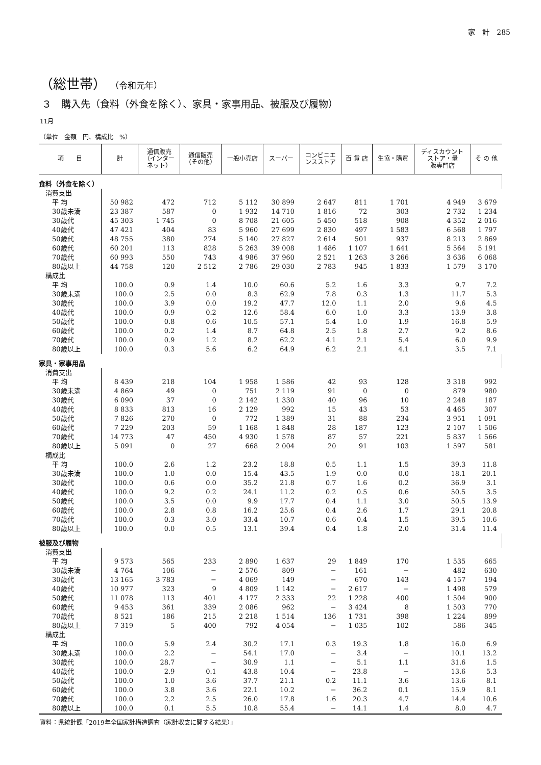家　計　285
（総世帯） （令和元年）
３　購入先（食料（外食を除く）、家具・家事用品、被服及び履物）
11月
（単位　金額　円、構成比　%）
| 項 目 | 計 | 通信販売 （インター ネット） | 通信販売 （その他） | 一般小売店 | スーパー | コンビニエ ンスストア | 百 貨 店 | 生協・購買 | ディスカウント ストア・量 販専門店 | そ の 他 |
| --- | --- | --- | --- | --- | --- | --- | --- | --- | --- | --- |
| 食料（外食を除く） | | | | | | | | | | |
| 消費支出 | | | | | | | | | | |
| 平 均 | 50 982 | 472 | 712 | 5 112 | 30 899 | 2 647 | 811 | 1 701 | 4 949 | 3 679 |
| 30歳未満 | 23 387 | 587 | 0 | 1 932 | 14 710 | 1 816 | 72 | 303 | 2 732 | 1 234 |
| 30歳代 | 45 303 | 1 745 | 0 | 8 708 | 21 605 | 5 450 | 518 | 908 | 4 352 | 2 016 |
| 40歳代 | 47 421 | 404 | 83 | 5 960 | 27 699 | 2 830 | 497 | 1 583 | 6 568 | 1 797 |
| 50歳代 | 48 755 | 380 | 274 | 5 140 | 27 827 | 2 614 | 501 | 937 | 8 213 | 2 869 |
| 60歳代 | 60 201 | 113 | 828 | 5 263 | 39 008 | 1 486 | 1 107 | 1 641 | 5 564 | 5 191 |
| 70歳代 | 60 993 | 550 | 743 | 4 986 | 37 960 | 2 521 | 1 263 | 3 266 | 3 636 | 6 068 |
| 80歳以上 | 44 758 | 120 | 2 512 | 2 786 | 29 030 | 2 783 | 945 | 1 833 | 1 579 | 3 170 |
| 構成比 | | | | | | | | | | |
| 平 均 | 100.0 | 0.9 | 1.4 | 10.0 | 60.6 | 5.2 | 1.6 | 3.3 | 9.7 | 7.2 |
| 30歳未満 | 100.0 | 2.5 | 0.0 | 8.3 | 62.9 | 7.8 | 0.3 | 1.3 | 11.7 | 5.3 |
| 30歳代 | 100.0 | 3.9 | 0.0 | 19.2 | 47.7 | 12.0 | 1.1 | 2.0 | 9.6 | 4.5 |
| 40歳代 | 100.0 | 0.9 | 0.2 | 12.6 | 58.4 | 6.0 | 1.0 | 3.3 | 13.9 | 3.8 |
| 50歳代 | 100.0 | 0.8 | 0.6 | 10.5 | 57.1 | 5.4 | 1.0 | 1.9 | 16.8 | 5.9 |
| 60歳代 | 100.0 | 0.2 | 1.4 | 8.7 | 64.8 | 2.5 | 1.8 | 2.7 | 9.2 | 8.6 |
| 70歳代 | 100.0 | 0.9 | 1.2 | 8.2 | 62.2 | 4.1 | 2.1 | 5.4 | 6.0 | 9.9 |
| 80歳以上 | 100.0 | 0.3 | 5.6 | 6.2 | 64.9 | 6.2 | 2.1 | 4.1 | 3.5 | 7.1 |
| 家具・家事用品 | | | | | | | | | | |
| 消費支出 | | | | | | | | | | |
| 平 均 | 8 439 | 218 | 104 | 1 958 | 1 586 | 42 | 93 | 128 | 3 318 | 992 |
| 30歳未満 | 4 869 | 49 | 0 | 751 | 2 119 | 91 | 0 | 0 | 879 | 980 |
| 30歳代 | 6 090 | 37 | 0 | 2 142 | 1 330 | 40 | 96 | 10 | 2 248 | 187 |
| 40歳代 | 8 833 | 813 | 16 | 2 129 | 992 | 15 | 43 | 53 | 4 465 | 307 |
| 50歳代 | 7 826 | 270 | 0 | 772 | 1 389 | 31 | 88 | 234 | 3 951 | 1 091 |
| 60歳代 | 7 229 | 203 | 59 | 1 168 | 1 848 | 28 | 187 | 123 | 2 107 | 1 506 |
| 70歳代 | 14 773 | 47 | 450 | 4 930 | 1 578 | 87 | 57 | 221 | 5 837 | 1 566 |
| 80歳以上 | 5 091 | 0 | 27 | 668 | 2 004 | 20 | 91 | 103 | 1 597 | 581 |
| 構成比 | | | | | | | | | | |
| 平 均 | 100.0 | 2.6 | 1.2 | 23.2 | 18.8 | 0.5 | 1.1 | 1.5 | 39.3 | 11.8 |
| 30歳未満 | 100.0 | 1.0 | 0.0 | 15.4 | 43.5 | 1.9 | 0.0 | 0.0 | 18.1 | 20.1 |
| 30歳代 | 100.0 | 0.6 | 0.0 | 35.2 | 21.8 | 0.7 | 1.6 | 0.2 | 36.9 | 3.1 |
| 40歳代 | 100.0 | 9.2 | 0.2 | 24.1 | 11.2 | 0.2 | 0.5 | 0.6 | 50.5 | 3.5 |
| 50歳代 | 100.0 | 3.5 | 0.0 | 9.9 | 17.7 | 0.4 | 1.1 | 3.0 | 50.5 | 13.9 |
| 60歳代 | 100.0 | 2.8 | 0.8 | 16.2 | 25.6 | 0.4 | 2.6 | 1.7 | 29.1 | 20.8 |
| 70歳代 | 100.0 | 0.3 | 3.0 | 33.4 | 10.7 | 0.6 | 0.4 | 1.5 | 39.5 | 10.6 |
| 80歳以上 | 100.0 | 0.0 | 0.5 | 13.1 | 39.4 | 0.4 | 1.8 | 2.0 | 31.4 | 11.4 |
| 被服及び履物 | | | | | | | | | | |
| 消費支出 | | | | | | | | | | |
| 平 均 | 9 573 | 565 | 233 | 2 890 | 1 637 | 29 | 1 849 | 170 | 1 535 | 665 |
| 30歳未満 | 4 764 | 106 | − | 2 576 | 809 | − | 161 | − | 482 | 630 |
| 30歳代 | 13 165 | 3 783 | − | 4 069 | 149 | − | 670 | 143 | 4 157 | 194 |
| 40歳代 | 10 977 | 323 | 9 | 4 809 | 1 142 | − | 2 617 | − | 1 498 | 579 |
| 50歳代 | 11 078 | 113 | 401 | 4 177 | 2 333 | 22 | 1 228 | 400 | 1 504 | 900 |
| 60歳代 | 9 453 | 361 | 339 | 2 086 | 962 | − | 3 424 | 8 | 1 503 | 770 |
| 70歳代 | 8 521 | 186 | 215 | 2 218 | 1 514 | 136 | 1 731 | 398 | 1 224 | 899 |
| 80歳以上 | 7 319 | 5 | 400 | 792 | 4 054 | − | 1 035 | 102 | 586 | 345 |
| 構成比 | | | | | | | | | | |
| 平 均 | 100.0 | 5.9 | 2.4 | 30.2 | 17.1 | 0.3 | 19.3 | 1.8 | 16.0 | 6.9 |
| 30歳未満 | 100.0 | 2.2 | − | 54.1 | 17.0 | − | 3.4 | − | 10.1 | 13.2 |
| 30歳代 | 100.0 | 28.7 | − | 30.9 | 1.1 | − | 5.1 | 1.1 | 31.6 | 1.5 |
| 40歳代 | 100.0 | 2.9 | 0.1 | 43.8 | 10.4 | − | 23.8 | − | 13.6 | 5.3 |
| 50歳代 | 100.0 | 1.0 | 3.6 | 37.7 | 21.1 | 0.2 | 11.1 | 3.6 | 13.6 | 8.1 |
| 60歳代 | 100.0 | 3.8 | 3.6 | 22.1 | 10.2 | − | 36.2 | 0.1 | 15.9 | 8.1 |
| 70歳代 | 100.0 | 2.2 | 2.5 | 26.0 | 17.8 | 1.6 | 20.3 | 4.7 | 14.4 | 10.6 |
| 80歳以上 | 100.0 | 0.1 | 5.5 | 10.8 | 55.4 | − | 14.1 | 1.4 | 8.0 | 4.7 |
資料：県統計課「2019年全国家計構造調査（家計収支に関する結果）」